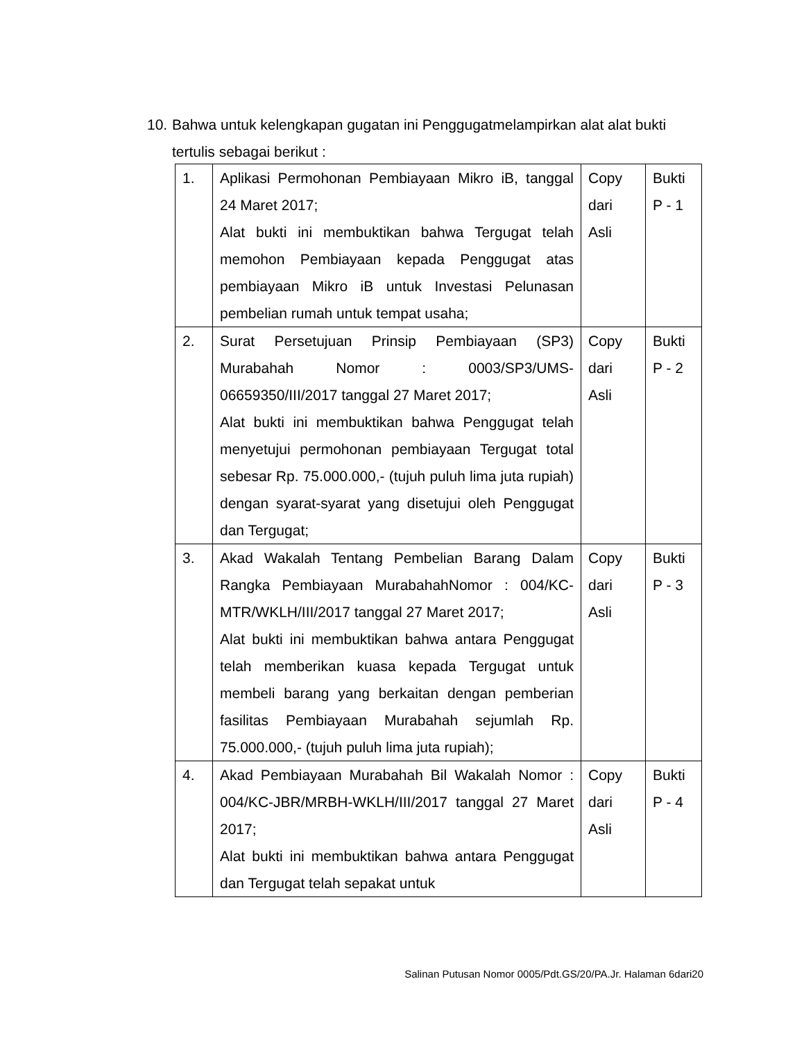10. Bahwa untuk kelengkapan gugatan ini Penggugatmelampirkan alat alat bukti
tertulis sebagai berikut :
| 1. | Aplikasi Permohonan Pembiayaan Mikro iB, tanggal 24 Maret 2017; Alat bukti ini membuktikan bahwa Tergugat telah memohon Pembiayaan kepada Penggugat atas pembiayaan Mikro iB untuk Investasi Pelunasan pembelian rumah untuk tempat usaha; | Copy dari Asli | Bukti P - 1 |
| 2. | Surat Persetujuan Prinsip Pembiayaan (SP3) Murabahah Nomor : 0003/SP3/UMS-06659350/III/2017 tanggal 27 Maret 2017; Alat bukti ini membuktikan bahwa Penggugat telah menyetujui permohonan pembiayaan Tergugat total sebesar Rp. 75.000.000,- (tujuh puluh lima juta rupiah) dengan syarat-syarat yang disetujui oleh Penggugat dan Tergugat; | Copy dari Asli | Bukti P - 2 |
| 3. | Akad Wakalah Tentang Pembelian Barang Dalam Rangka Pembiayaan MurabahahNomor : 004/KC-MTR/WKLH/III/2017 tanggal 27 Maret 2017; Alat bukti ini membuktikan bahwa antara Penggugat telah memberikan kuasa kepada Tergugat untuk membeli barang yang berkaitan dengan pemberian fasilitas Pembiayaan Murabahah sejumlah Rp. 75.000.000,- (tujuh puluh lima juta rupiah); | Copy dari Asli | Bukti P - 3 |
| 4. | Akad Pembiayaan Murabahah Bil Wakalah Nomor : 004/KC-JBR/MRBH-WKLH/III/2017 tanggal 27 Maret 2017; Alat bukti ini membuktikan bahwa antara Penggugat dan Tergugat telah sepakat untuk | Copy dari Asli | Bukti P - 4 |
Salinan Putusan Nomor 0005/Pdt.GS/20/PA.Jr. Halaman 6dari20